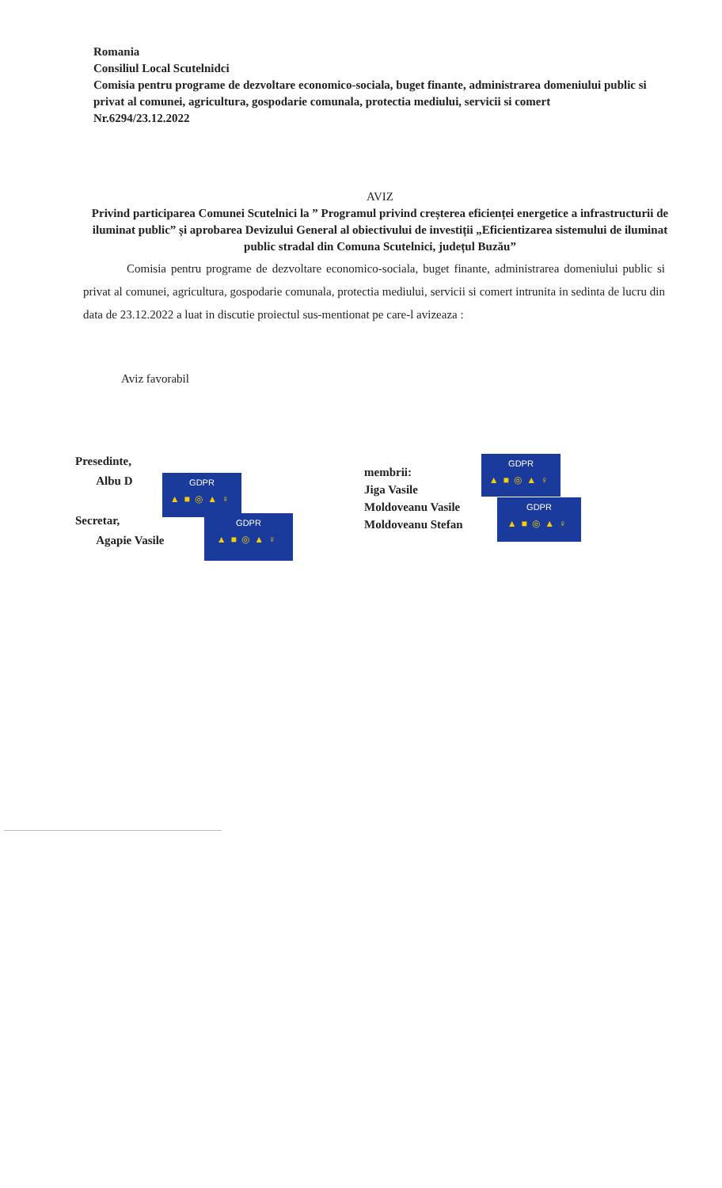Romania
Consiliul Local Scutelnidci
Comisia pentru programe de dezvoltare economico-sociala, buget finante, administrarea domeniului public si privat al comunei, agricultura, gospodarie comunala, protectia mediului, servicii si comert
Nr.6294/23.12.2022
AVIZ
Privind participarea Comunei Scutelnici la ” Programul privind creșterea eficienței energetice a infrastructurii de iluminat public” și aprobarea Devizului General al obiectivului de investiții „Eficientizarea sistemului de iluminat public stradal din Comuna Scutelnici, județul Buzău”
Comisia pentru programe de dezvoltare economico-sociala, buget finante, administrarea domeniului public si privat al comunei, agricultura, gospodarie comunala, protectia mediului, servicii si comert intrunita in sedinta de lucru din data de 23.12.2022 a luat in discutie proiectul sus-mentionat pe care-l avizeaza :
Aviz favorabil
Presedinte,
Albu D
Secretar,
Agapie Vasile
membrii:
Jiga Vasile
Moldoveanu Vasile
Moldoveanu Stefan
GDPR
▲■◎▲♀
GDPR
▲■◎▲♀
GDPR
▲■◎▲♀
GDPR
▲■◎▲♀